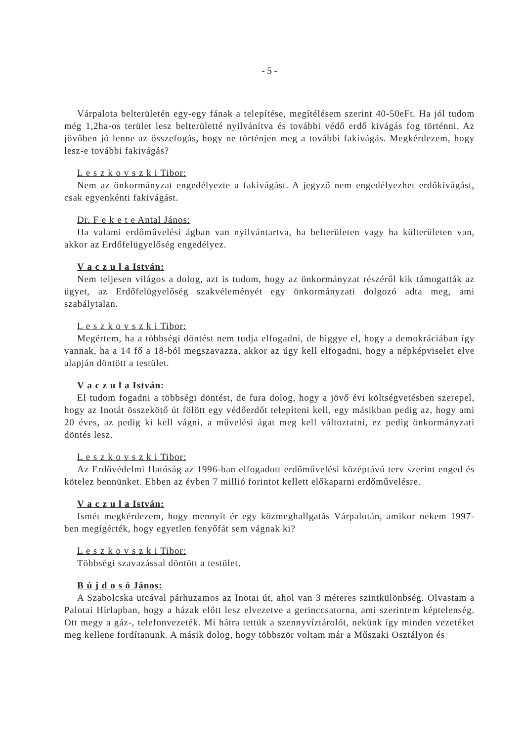- 5 -
Várpalota belterületén egy-egy fának a telepítése, megítélésem szerint 40-50eFt. Ha jól tudom még 1,2ha-os terület lesz belterületté nyilvánítva és további védő erdő kivágás fog történni. Az jövőben jó lenne az összefogás, hogy ne történjen meg a további fakivágás. Megkérdezem, hogy lesz-e további fakivágás?
L e s z k o v s z k i Tibor:
Nem az önkormányzat engedélyezte a fakivágást. A jegyző nem engedélyezhet erdőkivágást, csak egyenkénti fakivágást.
Dr. F e k e t e Antal János:
Ha valami erdőművelési ágban van nyilvántartva, ha belterületen vagy ha külterületen van, akkor az Erdőfelügyelőség engedélyez.
V a c z u l a István:
Nem teljesen világos a dolog, azt is tudom, hogy az önkormányzat részéről kik támogatták az ügyet, az Erdőfelügyelőség szakvéleményét egy önkormányzati dolgozó adta meg, ami szabálytalan.
L e s z k o v s z k i Tibor:
Megértem, ha a többségi döntést nem tudja elfogadni, de higgye el, hogy a demokráciában így vannak, ha a 14 fő a 18-ból megszavazza, akkor az úgy kell elfogadni, hogy a népképviselet elve alapján döntött a testület.
V a c z u l a István:
El tudom fogadni a többségi döntést, de fura dolog, hogy a jövő évi költségvetésben szerepel, hogy az Inotát összekötő út fölött egy védőerdőt telepíteni kell, egy másikban pedig az, hogy ami 20 éves, az pedig ki kell vágni, a művelési ágat meg kell változtatni, ez pedig önkormányzati döntés lesz.
L e s z k o v s z k i Tibor:
Az Erdővédelmi Hatóság az 1996-ban elfogadott erdőművelési középtávú terv szerint enged és kötelez bennünket. Ebben az évben 7 millió forintot kellett előkaparni erdőművelésre.
V a c z u l a István:
Ismét megkérdezem, hogy mennyit ér egy közmeghallgatás Várpalotán, amikor nekem 1997-ben megígérték, hogy egyetlen fenyőfát sem vágnak ki?
L e s z k o v s z k i Tibor:
Többségi szavazással döntött a testület.
B ú j d o s ó János:
A Szabolcska utcával párhuzamos az Inotai út, ahol van 3 méteres szintkülönbség. Olvastam a Palotai Hírlapban, hogy a házak előtt lesz elvezetve a gerinccsatorna, ami szerintem képtelenség. Ott megy a gáz-, telefonvezeték. Mi hátra tettük a szennyvíztárolót, nekünk így minden vezetéket meg kellene fordítanunk. A másik dolog, hogy többször voltam már a Műszaki Osztályon és